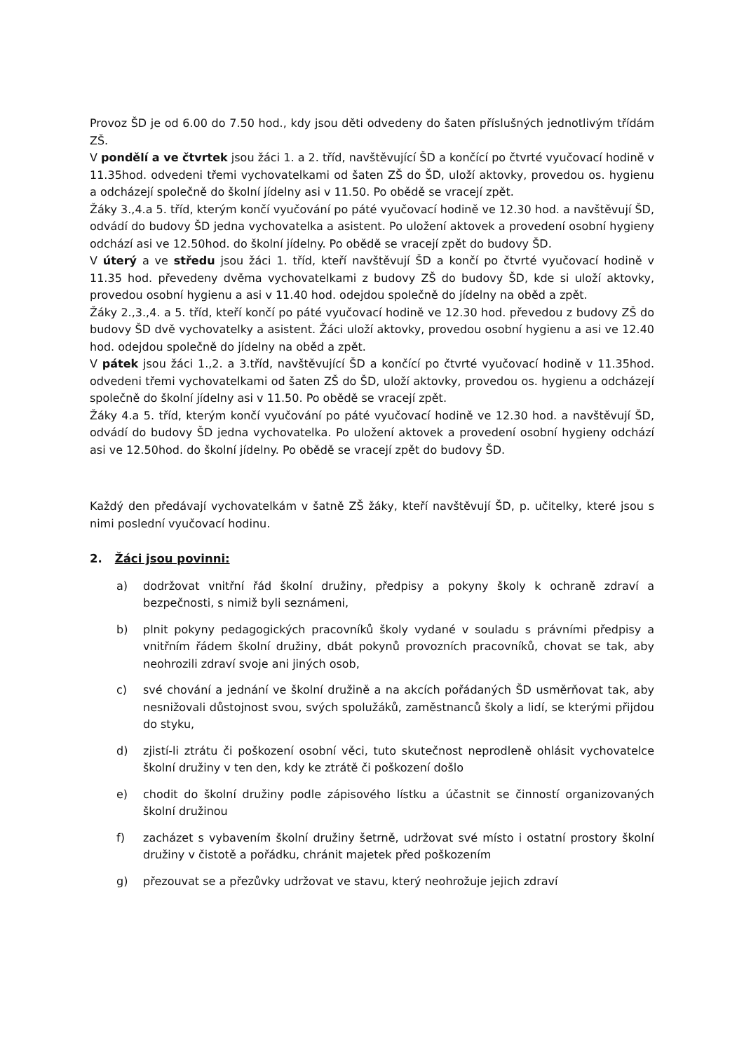Provoz ŠD je od 6.00 do 7.50 hod., kdy jsou děti odvedeny do šaten příslušných jednotlivým třídám ZŠ.
V pondělí a ve čtvrtek jsou žáci 1. a 2. tříd, navštěvující ŠD a končící po čtvrté vyučovací hodině v 11.35hod. odvedeni třemi vychovatelkami od šaten ZŠ do ŠD, uloží aktovky, provedou os. hygienu a odcházejí společně do školní jídelny asi v 11.50. Po obědě se vracejí zpět.
Žáky 3.,4.a 5. tříd, kterým končí vyučování po páté vyučovací hodině ve 12.30 hod. a navštěvují ŠD, odvádí do budovy ŠD jedna vychovatelka a asistent. Po uložení aktovek a provedení osobní hygieny odchází asi ve 12.50hod. do školní jídelny. Po obědě se vracejí zpět do budovy ŠD.
V úterý a ve středu jsou žáci 1. tříd, kteří navštěvují ŠD a končí po čtvrté vyučovací hodině v 11.35 hod. převedeny dvěma vychovatelkami z budovy ZŠ do budovy ŠD, kde si uloží aktovky, provedou osobní hygienu a asi v 11.40 hod. odejdou společně do jídelny na oběd a zpět.
Žáky 2.,3.,4. a 5. tříd, kteří končí po páté vyučovací hodině ve 12.30 hod. převedou z budovy ZŠ do budovy ŠD dvě vychovatelky a asistent. Žáci uloží aktovky, provedou osobní hygienu a asi ve 12.40 hod. odejdou společně do jídelny na oběd a zpět.
V pátek jsou žáci 1.,2. a 3.tříd, navštěvující ŠD a končící po čtvrté vyučovací hodině v 11.35hod. odvedeni třemi vychovatelkami od šaten ZŠ do ŠD, uloží aktovky, provedou os. hygienu a odcházejí společně do školní jídelny asi v 11.50. Po obědě se vracejí zpět.
Žáky 4.a 5. tříd, kterým končí vyučování po páté vyučovací hodině ve 12.30 hod. a navštěvují ŠD, odvádí do budovy ŠD jedna vychovatelka. Po uložení aktovek a provedení osobní hygieny odchází asi ve 12.50hod. do školní jídelny. Po obědě se vracejí zpět do budovy ŠD.
Každý den předávají vychovatelkám v šatně ZŠ žáky, kteří navštěvují ŠD, p. učitelky, které jsou s nimi poslední vyučovací hodinu.
2. Žáci jsou povinni:
a) dodržovat vnitřní řád školní družiny, předpisy a pokyny školy k ochraně zdraví a bezpečnosti, s nimiž byli seznámeni,
b) plnit pokyny pedagogických pracovníků školy vydané v souladu s právními předpisy a vnitřním řádem školní družiny, dbát pokynů provozních pracovníků, chovat se tak, aby neohrozili zdraví svoje ani jiných osob,
c) své chování a jednání ve školní družině a na akcích pořádaných ŠD usměrňovat tak, aby nesnižovali důstojnost svou, svých spolužáků, zaměstnanců školy a lidí, se kterými přijdou do styku,
d) zjistí-li ztrátu či poškození osobní věci, tuto skutečnost neprodleně ohlásit vychovatelce školní družiny v ten den, kdy ke ztrátě či poškození došlo
e) chodit do školní družiny podle zápisového lístku a účastnit se činností organizovaných školní družinou
f) zacházet s vybavením školní družiny šetrně, udržovat své místo i ostatní prostory školní družiny v čistotě a pořádku, chránit majetek před poškozením
g) přezouvat se a přezůvky udržovat ve stavu, který neohrožuje jejich zdraví